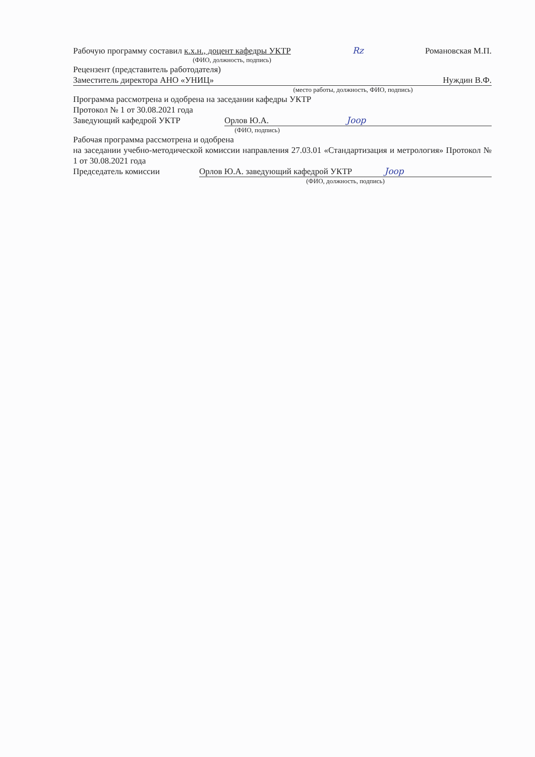Рабочую программу составил к.х.н., доцент кафедры УКТР Rz Романовская М.П.
(ФИО, должность, подпись)
Рецензент (представитель работодателя)
Заместитель директора АНО «УНИЦ» Нуждин В.Ф.
(место работы, должность, ФИО, подпись)
Программа рассмотрена и одобрена на заседании кафедры УКТР
Протокол № 1 от 30.08.2021 года
Заведующий кафедрой УКТР Орлов Ю.А. Joop
(ФИО, подпись)
Рабочая программа рассмотрена и одобрена
на заседании учебно-методической комиссии направления 27.03.01 «Стандартизация и метрология» Протокол № 1 от 30.08.2021 года
Председатель комиссии Орлов Ю.А. заведующий кафедрой УКТР Joop
(ФИО, должность, подпись)